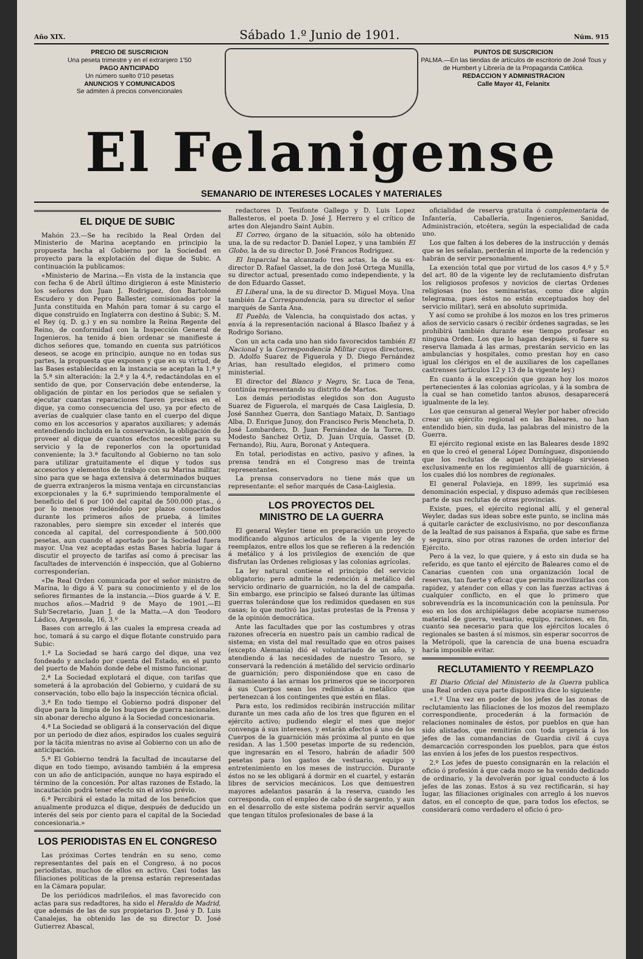Año XIX. Sábado 1.º Junio de 1901. Núm. 915
PRECIO DE SUSCRICION
Una peseta trimestre y en el extranjero 1'50
PAGO ANTICIPADO
Un número suelto 0'10 pesetas
ANUNCIOS Y COMUNICADOS
Se admiten á precios convencionales
PUNTOS DE SUSCRICION
PALMA.—En las tiendas de artículos de escritorio de José Tous y de Humbert y Librería de la Propaganda Católica.
REDACCION Y ADMINISTRACION
Calle Mayor 41, Felanitx
El Felanigense
SEMANARIO DE INTERESES LOCALES Y MATERIALES
EL DIQUE DE SUBIC
Mahón 23.—Se ha recibido la Real Orden del Ministerio de Marina aceptando en principio la propuesta hecha al Gobierno por la Sociedad en proyecto para la explotación del dique de Subic. A continuación la publicamos:
«Ministerio de Marina.—En vista de la instancia que con fecha 6 de Abril último dirigieron á este Ministerio los señores don Juan J. Rodriguez, don Bartolomé Escudero y don Pepro Ballester, comisionados por la Junta constituida en Mahón para tomar á su cargo el dique construido en Inglaterra con destino á Subic; S. M. el Rey (q. D. g.) y en su nombre la Reina Regente del Reino, de conformidad con la Inspección General de Ingenieros, ha tenido á bien ordenar se manifieste á dichos señores que, tomando en cuenta sus patrióticos deseos, se acoge en principio, aunque no en todas sus partes, la propuesta que exponen y que en su virtud, de las Bases establecidas en la instancia se aceptan la 1.ª y la 5.ª sin alteración: la 2.ª y la 4.ª, redactándolas en el sentido de que, por Conservación debe entenderse, la obligación de pintar en los periodos que se señalen y ejecutar cuantas reparaciones fueren precisas en el dique, ya como consecuencia del uso, ya por efecto de averías de cualquier clase tanto en el cuerpo del dique como en los accesorios y aparatos auxiliares; y además entendiendo incluida en la conservación, la obligación de proveer al dique de cuantos efectos necesite para su servicio y la de reponerlos con la oportunidad conveniente; la 3.ª facultondo al Gobierno no tan solo para utilizar gratuitamente el dique y todos sus accesorios y elementos de trabajo con su Marina militar, sino para que se haga extensiva á determinados buques de guerra extranjeros la misma ventaja en circunstancias excepcionales y la 6.ª suprimiendo temporalmente el beneficio del 6 por 100 del capital de 500.000 ptas., ó por lo menos reduciéndolo por plazos concertados durante los primeros años de prueba, á límites razonables, pero siempre sin exceder el interés que conceda al capital, del correspondiente á 500.000 pesetas, aun cuando el aportado por la Sociedad fuera mayor. Una vez aceptadas estas Bases habría lugar á discutir el proyecto de tarifas así como á precisar las facultades de intervención é inspección, que al Gobierno corresponderían.
«De Real Orden comunicada por el señor ministro de Marina, lo digo á V. para su conocimiento y el de los señores firmantes de la instancia.—Dios guarde á V. E. muchos años.—Madrid 9 de Mayo de 1901.—El Sub'Secretario, Juan J. de la Matta.—A don Teodoro Ládico, Argensola, 16, 3.º
Bases con arreglo á las cuales la empresa creada ad hoc, tomará á su cargo el dique flotante construido para Subic:
1.ª La Sociedad se hará cargo del dique, una vez fondeado y anclado por cuenta del Estado, en el punto del puerto de Mahón donde debe el mismo funcionar.
2.ª La Sociedad explotará el dique, con tarifas que someterá á la aprobación del Gobierno, y cuidará de su conservación, tobo ello bajo la inspección técnica oficial.
3.ª En todo tiempo el Gobierno podrá disponer del dique para la limpia de los buques de guerra nacionales, sin abonar derecho alguno á la Sociedad concesionaria.
4.ª La Sociedad se obligará á la conservación del dique por un periodo de diez años, espirados los cuales seguirá por la tácita mientras no avise al Gobierno con un año de anticipación.
5.ª El Gobierno tendrá la facultad de incautarse del dique en todo tiempo, avisando también á la empresa con un año de anticipación, aunque no haya espirado el término de la concesión. Por altas razones de Estado, la incautación podrá tener efecto sin el aviso prévio.
6.ª Percibirá el estado la mitad de los beneficios que anualmente produzca el dique, después de deducido un interés del seis por ciento para el capital de la Sociedad concesionaria.»
LOS PERIODISTAS EN EL CONGRESO
Las próximas Cortes tendrán en su seno, como representantes del país en el Congreso, á no pocos periodistas, muchos de ellos en activo. Casi todas las filiaciones políticas de la prensa estarán representadas en la Cámara popular.
De los periódicos madrileños, el mas favorecido con actas para sus redadtores, ha sido el Heraldo de Madrid, que además de las de sus propietarios D. José y D. Luis Canalejas, ha obtenido las de su director D. José Gutierrez Abascal,
redactores D. Tesifonte Gallego y D. Luis Lopez Ballesteros, el poeta D. José J. Herrero y el crítico de artes don Alejandro Saint Aubin.
El Correo, órgano de la situación, sólo ha obtenido una, la de su redactor D. Daniel Lopez, y una también El Globo, la de su director D. José Francos Rodriguez.
El Imparcial ha alcanzado tres actas, la de su ex-director D. Rafael Gasset, la de don José Ortega Munilla, su director actual, presentado como independiente, y la de don Eduardo Gasset.
El Liberal una, la de su director D. Miguel Moya. Una también La Correspondencia, para su director el señor marqués de Santa Ana.
El Pueblo, de Valencia, ha conquistado dos actas, y envía á la representación nacional á Blasco Ibañez y á Rodrigo Soriano.
Con un acta cada uno han sido favorecidos también El Nacional y la Correspondencia Militar cuyos directores, D. Adolfo Suarez de Figuerola y D. Diego Fernández Arias, han resultado elegidos, el primero como ministerial.
El director del Blanco y Negro, Sr. Luca de Tena, continúa representando su distrito de Martos.
Los demás periodistas elegidos son don Augusto Suarez de Figuerola, el marqués de Casa Laiglesia, D. José Sannhez Guerra, don Santiago Mataix, D. Santiago Alba, D. Enrique Junoy, don Francisco Peris Mencheta, D. José Lombardero, D. Juan Fernández de la Torre, D. Modesto Sanchez Ortiz, D. Juan Urquía, Gasset (D. Fernando), Riu, Aura, Boronat y Antequera.
En total, periodistas en activo, pasivo y afines, la prensa tendrá en el Congreso mas de treinta representantes.
La prensa conservadora no tiene más que un representante: el señor marqués de Casa-Laiglesia.
LOS PROYECTOS DEL
MINISTRO DE LA GUERRA
El general Weyler tiene en preparación un proyecto modificando algunos artículos de la vigente ley de reemplazos, entre ellos los que se refieren á la redención á metálico y á los privilegios de exención de que disfrutan las Ordenes religiosas y las colonias agrícolas.
La ley natural contiene el principio del servicio obligatorio; pero admite la redención á metálico del servicio ordinario de guarnición, no la del de campaña. Sin embargo, ese principio se falseó durante las últimas guerras tolerándose que los redimidos quedasen en sus casas; lo que motivó las justas protestas de la Prensa y de la opinión democrática.
Ante las facultades que por las costumbres y otras razones ofrecería en nuestro país un cambio radical de sistema; en vista del mal resultado que en otros paises (excepto Alemania) dió el voluntariado de un año, y atendiendo á las necesidades de nuestro Tesoro, se conservará la redención á metálido del servicio ordinario de guarnición; pero disponiéndose que en caso de llamamiento á las armas los primeros que se incorporen á sus Cuerpos sean los redimidos á metálico que pertenezcan á los contingentes que estén en filas.
Para esto, los redimidos recibirán instrucción militar durante un mes cada año de los tres que figuren en el ejército activo; pudiendo elegir el mes que mejor convenga á sus intereses, y estarán afectos á uno de los Cuerpos de la guarnición más próxima al punto en que residan. A las 1.500 pesetas importe de su redención, que ingresarán en el Tesoro, habrán de añadir 500 pesetas para los gastos de vestuario, equipo y entretenimiento en los meses de instrucción. Durante éstos no se les obligará á dormir en el cuartel, y estarán libres de servicios mecánicos. Los que demuestren mayores adelantos pasarán á la reserva, cuando les corresponda, con el empleo de cabo ó de sargento, y aun en el desarrollo de este sistema podrán servir aquellos que tengan títulos profesionales de base á la
oficialidad de reserva gratuita ó complementaria de Infantería, Caballería, Ingenieros, Sanidad, Administración, etcétera, según la especialidad de cada uno.
Los que falten á los deberes de la instrucción y demás que se les señalan, perderán el importe de la redención y habrán de servir personalmente.
La exención total que por virtud de los casos 4.º y 5.º del art. 80 de la vigente ley de reclutamiento disfrutan los religiosos profesos y novicios de ciertas Ordenes religiosas (no los seminaristas, como dice algún telegrama, pues éstos no están exceptuados hoy del servicio militar), será en absoluto suprimida.
Y así como se prohibe á los mozos en los tres primeros años de servicio casars ó recibir órdenes sagradas, se les prohibirá también durante ese tiempo profesar en ninguna Orden. Los que lo hagan después, si fuere su reserva llamada á las armas, prestarán servicio en las ambulancias y hospitales, como prestan hoy en caso igual los clérigos en el de auxiliares de los capellanes castrenses (artículos 12 y 13 de la vigente ley.)
En cuanto á la excepción que gozan hoy los mozos pertenecientes á las colonias agrícolas, y á la sombra de la cual se han cometido tantos abusos, desaparecerá igualmente de la ley.
Los que censuran al general Weyler por haber ofrecido crear un ejército regional en las Baleares, no han entendido bien, sin duda, las palabras del ministro de la Guerra.
El ejército regional existe en las Baleares desde 1892 en que lo creó el general López Domínguez, disponiendo que los reclutas de aquel Archipiélago sirviesen exclusivamente en los regimientos allí de guarnición, á los cuales dió los nombres de regionales.
El general Polavieja, en 1899, les suprimió esa denominación especial, y dispuso además que recibiesen parte de sus reclutas de otras provincias.
Existe, pues, el ejército regional allí, y el general Weyler, dadas sus ideas sobre este punto, se inclina más á quitarle carácter de exclusivismo, no por desconfianza de la lealtad de sus paisanos á España, que sabe es firme y segura, sino por otras razones de orden interior del Ejército.
Pero á la vez, lo que quiere, y á esto sin duda se ha referido, es que tanto el ejército de Baleares como el de Canarias cuenten con una organización local de reservas, tan fuerte y eficaz que permita movilizarlas con rapidez, y atender con ellas y con las fuerzas activas á cualquier conflicto, en el que lo primero que sobrevendría es la incomunicación con la península. Por eso en los dos archipiélagos debe acopiarse numeroso material de guerra, vestuario, equipo, raciones, en fin, cuanto sea necesario para que los ejércitos locales ó regionales se basten á sí mismos, sin esperar socorros de la Metrópoli, que la carencia de una buena escuadra haría imposible evitar.
RECLUTAMIENTO Y REEMPLAZO
El Diario Oficial del Ministerio de la Guerra publica una Real orden cuya parte dispositiva dice lo siguiente:
«1.º Una vez en poder de los jefes de las zonas de reclutamiento las filiaciones de los mozos del reemplazo correspondiente, procederán á la formación de relaciones nominales de éstos, por pueblos en que han sido alistados, que remitirán con toda urgencia á los jefes de las comandancias de Guardia civil á cuya demarcación corresponden los pueblos, para que éstos las envíen á los jefes de los puestos respectivos.
2.º Los jefes de puesto consignarán en la relación el oficio ó profesión á que cada mozo se ha venido dedicado de ordinario, y la devolverán por igual conducto á los jefes de las zonas. Estos á su vez rectificarán, si hay lugar, las filiaciones originales con arreglo á los nuevos datos, en el concepto de que, para todos los efectos, se considerará como verdadero el oficio ó pro-